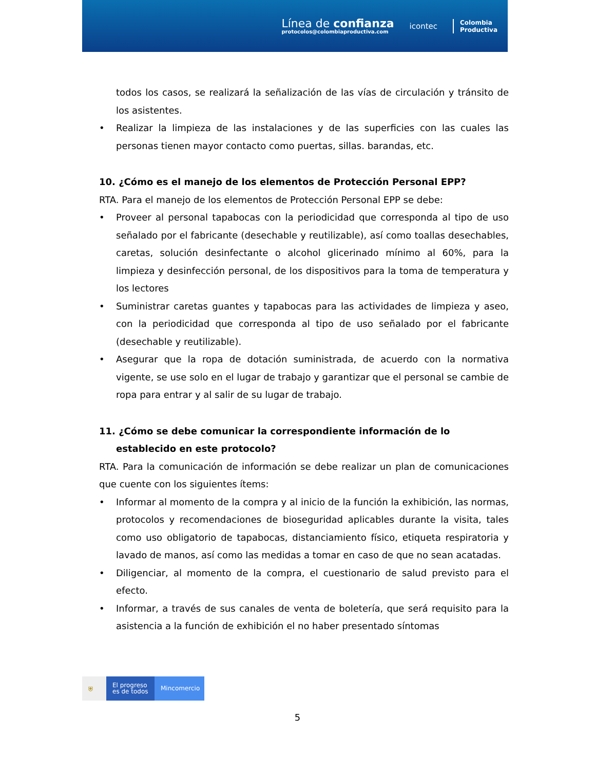Línea de confianza
protocolos@colombiaproductiva.com
icontec
Colombia
Productiva
todos los casos, se realizará la señalización de las vías de circulación y tránsito de los asistentes.
• Realizar la limpieza de las instalaciones y de las superficies con las cuales las personas tienen mayor contacto como puertas, sillas. barandas, etc.
10. ¿Cómo es el manejo de los elementos de Protección Personal EPP?
RTA. Para el manejo de los elementos de Protección Personal EPP se debe:
• Proveer al personal tapabocas con la periodicidad que corresponda al tipo de uso señalado por el fabricante (desechable y reutilizable), así como toallas desechables, caretas, solución desinfectante o alcohol glicerinado mínimo al 60%, para la limpieza y desinfección personal, de los dispositivos para la toma de temperatura y los lectores
• Suministrar caretas guantes y tapabocas para las actividades de limpieza y aseo, con la periodicidad que corresponda al tipo de uso señalado por el fabricante (desechable y reutilizable).
• Asegurar que la ropa de dotación suministrada, de acuerdo con la normativa vigente, se use solo en el lugar de trabajo y garantizar que el personal se cambie de ropa para entrar y al salir de su lugar de trabajo.
11. ¿Cómo se debe comunicar la correspondiente información de lo
establecido en este protocolo?
RTA. Para la comunicación de información se debe realizar un plan de comunicaciones que cuente con los siguientes ítems:
• Informar al momento de la compra y al inicio de la función la exhibición, las normas, protocolos y recomendaciones de bioseguridad aplicables durante la visita, tales como uso obligatorio de tapabocas, distanciamiento físico, etiqueta respiratoria y lavado de manos, así como las medidas a tomar en caso de que no sean acatadas.
• Diligenciar, al momento de la compra, el cuestionario de salud previsto para el efecto.
• Informar, a través de sus canales de venta de boletería, que será requisito para la asistencia a la función de exhibición el no haber presentado síntomas
⛨
El progreso es de todos
Mincomercio
5